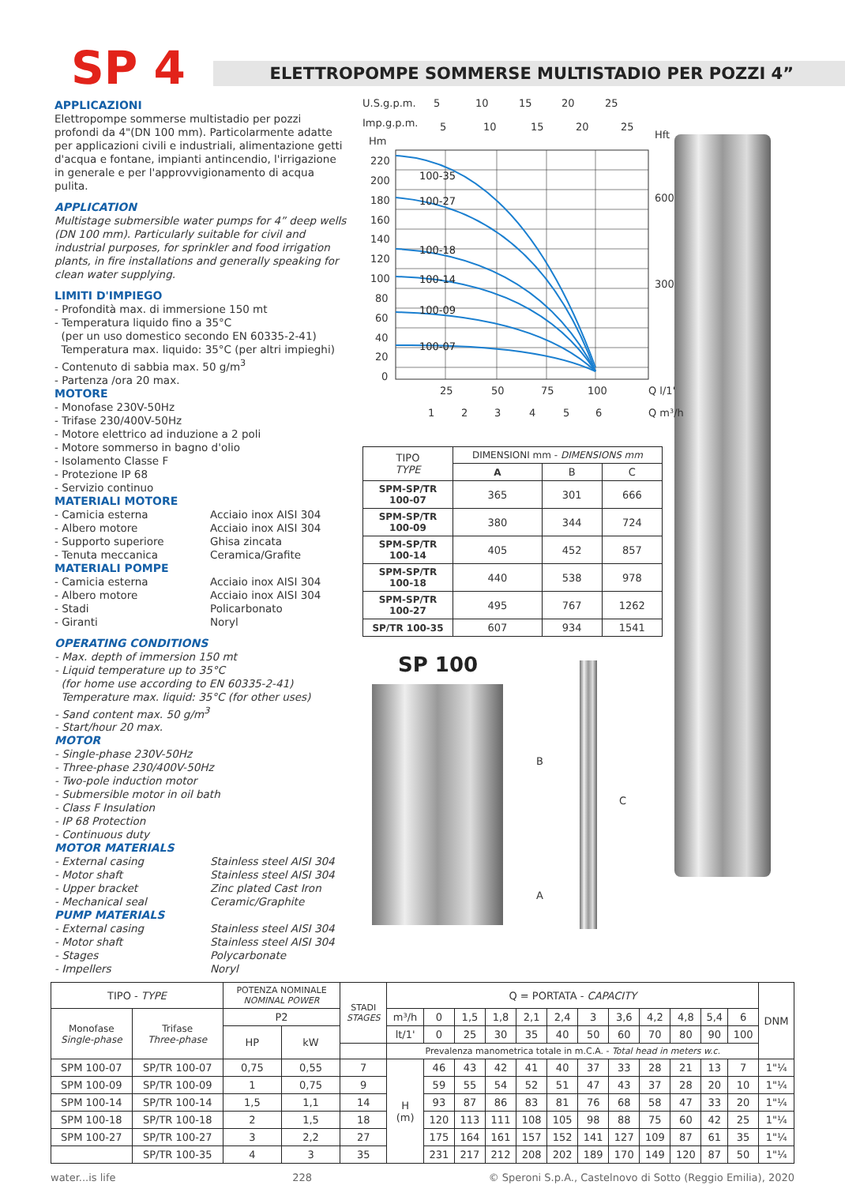SP 4
ELETTROPOMPE SOMMERSE MULTISTADIO PER POZZI 4”
APPLICAZIONI
Elettropompe sommerse multistadio per pozzi profondi da 4"(DN 100 mm). Particolarmente adatte per applicazioni civili e industriali, alimentazione getti d'acqua e fontane, impianti antincendio, l'irrigazione in generale e per l'approvvigionamento di acqua pulita.
APPLICATION
Multistage submersible water pumps for 4” deep wells (DN 100 mm). Particularly suitable for civil and industrial purposes, for sprinkler and food irrigation plants, in fire installations and generally speaking for clean water supplying.
LIMITI D'IMPIEGO
- Profondità max. di immersione 150 mt
- Temperatura liquido fino a 35°C
(per un uso domestico secondo EN 60335-2-41)
Temperatura max. liquido: 35°C (per altri impieghi)
- Contenuto di sabbia max. 50 g/m<sup>3</sup>
- Partenza /ora 20 max.
MOTORE
- Monofase 230V-50Hz
- Trifase 230/400V-50Hz
- Motore elettrico ad induzione a 2 poli
- Motore sommerso in bagno d'olio
- Isolamento Classe F
- Protezione IP 68
- Servizio continuo
MATERIALI MOTORE
- Camicia esterna
Acciaio inox AISI 304
- Albero motore
Acciaio inox AISI 304
- Supporto superiore
Ghisa zincata
- Tenuta meccanica
Ceramica/Grafite
MATERIALI POMPE
- Camicia esterna
Acciaio inox AISI 304
- Albero motore
Acciaio inox AISI 304
- Stadi
Policarbonato
- Giranti
Noryl
OPERATING CONDITIONS
- Max. depth of immersion 150 mt
- Liquid temperature up to 35°C
(for home use according to EN 60335-2-41)
Temperature max. liquid: 35°C (for other uses)
- Sand content max. 50 g/m<sup>3</sup>
- Start/hour 20 max.
MOTOR
- Single-phase 230V-50Hz
- Three-phase 230/400V-50Hz
- Two-pole induction motor
- Submersible motor in oil bath
- Class F Insulation
- IP 68 Protection
- Continuous duty
MOTOR MATERIALS
- External casing
Stainless steel AISI 304
- Motor shaft
Stainless steel AISI 304
- Upper bracket
Zinc plated Cast Iron
- Mechanical seal
Ceramic/Graphite
PUMP MATERIALS
- External casing
Stainless steel AISI 304
- Motor shaft
Stainless steel AISI 304
- Stages
Polycarbonate
- Impellers
Noryl
U.S.g.p.m.
5
10
15
20
25
Imp.g.p.m.
5
10
15
20
25
Hm
Hft
220
200
180
160
140
120
100
80
60
40
20
0
600
300
25
50
75
100
Q l/1'
1
2
3
4
5
6
Q m³/h
100-35
100-27
100-18
100-14
100-09
100-07
| TIPO TYPE | DIMENSIONI mm - DIMENSIONS mm | | |
| | A | B | C |
| SPM-SP/TR 100-07 | 365 | 301 | 666 |
| SPM-SP/TR 100-09 | 380 | 344 | 724 |
| SPM-SP/TR 100-14 | 405 | 452 | 857 |
| SPM-SP/TR 100-18 | 440 | 538 | 978 |
| SPM-SP/TR 100-27 | 495 | 767 | 1262 |
| SP/TR 100-35 | 607 | 934 | 1541 |
SP 100
B
C
A
| TIPO - TYPE | | POTENZA NOMINALE NOMINAL POWER | | STADI STAGES | Q = PORTATA - CAPACITY | | | | | | | | | | | | DNM |
| Monofase Single-phase | Trifase Three-phase | P2 | | | m³/h | 0 | 1,5 | 1,8 | 2,1 | 2,4 | 3 | 3,6 | 4,2 | 4,8 | 5,4 | 6 | |
| | | HP | kW | | lt/1' | 0 | 25 | 30 | 35 | 40 | 50 | 60 | 70 | 80 | 90 | 100 | |
| | | | | | Prevalenza manometrica totale in m.C.A. - Total head in meters w.c. | | | | | | | | | | | | |
| SPM 100-07 | SP/TR 100-07 | 0,75 | 0,55 | 7 | H (m) | 46 | 43 | 42 | 41 | 40 | 37 | 33 | 28 | 21 | 13 | 7 | 1"¼ |
| SPM 100-09 | SP/TR 100-09 | 1 | 0,75 | 9 | | 59 | 55 | 54 | 52 | 51 | 47 | 43 | 37 | 28 | 20 | 10 | 1"¼ |
| SPM 100-14 | SP/TR 100-14 | 1,5 | 1,1 | 14 | | 93 | 87 | 86 | 83 | 81 | 76 | 68 | 58 | 47 | 33 | 20 | 1"¼ |
| SPM 100-18 | SP/TR 100-18 | 2 | 1,5 | 18 | | 120 | 113 | 111 | 108 | 105 | 98 | 88 | 75 | 60 | 42 | 25 | 1"¼ |
| SPM 100-27 | SP/TR 100-27 | 3 | 2,2 | 27 | | 175 | 164 | 161 | 157 | 152 | 141 | 127 | 109 | 87 | 61 | 35 | 1"¼ |
| | SP/TR 100-35 | 4 | 3 | 35 | | 231 | 217 | 212 | 208 | 202 | 189 | 170 | 149 | 120 | 87 | 50 | 1"¼ |
water...is life 228 © Speroni S.p.A., Castelnovo di Sotto (Reggio Emilia), 2020